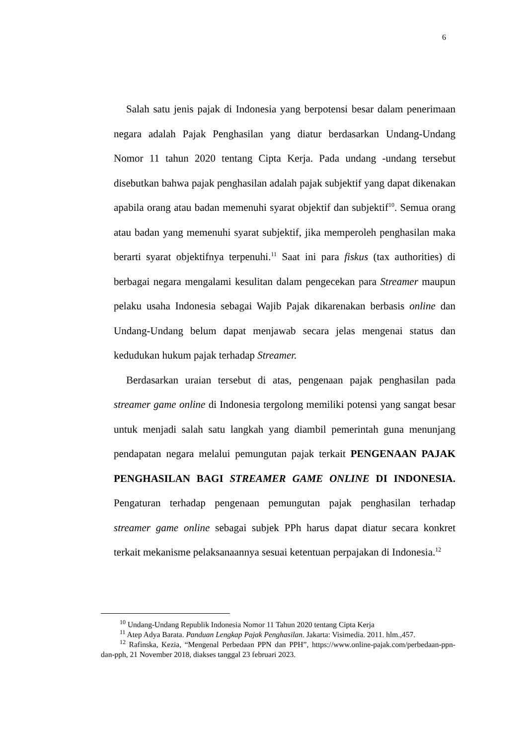6
Salah satu jenis pajak di Indonesia yang berpotensi besar dalam penerimaan negara adalah Pajak Penghasilan yang diatur berdasarkan Undang-Undang Nomor 11 tahun 2020 tentang Cipta Kerja. Pada undang -undang tersebut disebutkan bahwa pajak penghasilan adalah pajak subjektif yang dapat dikenakan apabila orang atau badan memenuhi syarat objektif dan subjektif<sup>10</sup>. Semua orang atau badan yang memenuhi syarat subjektif, jika memperoleh penghasilan maka berarti syarat objektifnya terpenuhi.<sup>11</sup> Saat ini para fiskus (tax authorities) di berbagai negara mengalami kesulitan dalam pengecekan para Streamer maupun pelaku usaha Indonesia sebagai Wajib Pajak dikarenakan berbasis online dan Undang-Undang belum dapat menjawab secara jelas mengenai status dan kedudukan hukum pajak terhadap Streamer.
Berdasarkan uraian tersebut di atas, pengenaan pajak penghasilan pada streamer game online di Indonesia tergolong memiliki potensi yang sangat besar untuk menjadi salah satu langkah yang diambil pemerintah guna menunjang pendapatan negara melalui pemungutan pajak terkait PENGENAAN PAJAK PENGHASILAN BAGI STREAMER GAME ONLINE DI INDONESIA. Pengaturan terhadap pengenaan pemungutan pajak penghasilan terhadap streamer game online sebagai subjek PPh harus dapat diatur secara konkret terkait mekanisme pelaksanaannya sesuai ketentuan perpajakan di Indonesia.<sup>12</sup>
<sup>10</sup> Undang-Undang Republik Indonesia Nomor 11 Tahun 2020 tentang Cipta Kerja
<sup>11</sup> Atep Adya Barata. Panduan Lengkap Pajak Penghasilan. Jakarta: Visimedia. 2011. hlm.,457.
<sup>12</sup> Rafinska, Kezia, “Mengenal Perbedaan PPN dan PPH”, https://www.online-pajak.com/perbedaan-ppn-dan-pph, 21 November 2018, diakses tanggal 23 februari 2023.